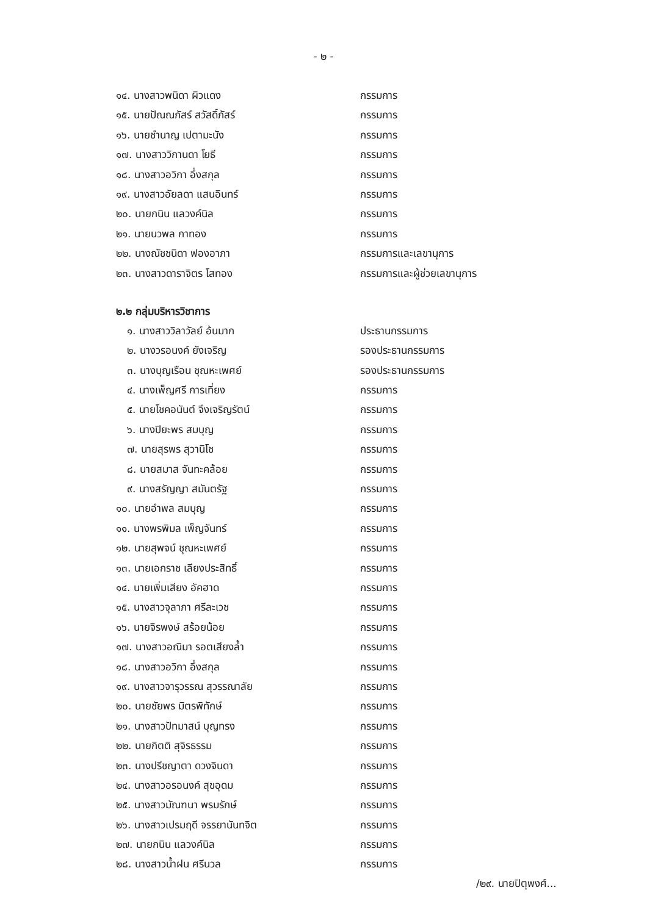- ๒ -
๑๔. นางสาวพนิดา ผิวแดง กรรมการ
๑๕. นายปัณณภัสร์ สวัสดิ์ภัสร์ กรรมการ
๑๖. นายชำนาญ เปตามะนัง กรรมการ
๑๗. นางสาววิกานดา โยธี กรรมการ
๑๘. นางสาวอวิกา อึ่งสกุล กรรมการ
๑๙. นางสาวอัยลดา แสนอินทร์ กรรมการ
๒๐. นายกนิน แลวงค์นิล กรรมการ
๒๑. นายนวพล กาทอง กรรมการ
๒๒. นางณัชชนิดา ฟองอาภา กรรมการและเลขานุการ
๒๓. นางสาวดาราจิตร โสทอง กรรมการและผู้ช่วยเลขานุการ
๒.๒ กลุ่มบริหารวิชาการ
๑. นางสาววิลาวัลย์ อ้นมาก ประธานกรรมการ
๒. นางวรอนงค์ ยังเจริญ รองประธานกรรมการ
๓. นางบุญเรือน ชุณหะเพศย์ รองประธานกรรมการ
๔. นางเพ็ญศรี การเที่ยง กรรมการ
๕. นายโชคอนันต์ จึงเจริญรัตน์ กรรมการ
๖. นางปิยะพร สมบุญ กรรมการ
๗. นายสุรพร สุวานิโช กรรมการ
๘. นายสมาส จันทะคล้อย กรรมการ
๙. นางสรัญญา สมันตรัฐ กรรมการ
๑๐. นายอำพล สมบุญ กรรมการ
๑๑. นางพรพิมล เพ็ญจันทร์ กรรมการ
๑๒. นายสุพจน์ ชุณหะเพศย์ กรรมการ
๑๓. นายเอกราช เลียงประสิทธิ์ กรรมการ
๑๔. นายเพิ่มเสียง อัคฮาด กรรมการ
๑๕. นางสาวจุลาภา ศรีละเวช กรรมการ
๑๖. นายจิรพงษ์ สร้อยน้อย กรรมการ
๑๗. นางสาวอณิมา รอตเสียงล้ำ กรรมการ
๑๘. นางสาวอวิกา อึ่งสกุล กรรมการ
๑๙. นางสาวจารุวรรณ สุวรรณาลัย กรรมการ
๒๐. นายชัยพร มิตรพิทักษ์ กรรมการ
๒๑. นางสาวปัทมาสน์ บุญทรง กรรมการ
๒๒. นายกิตติ สุจิรธรรม กรรมการ
๒๓. นางปรีชญาตา ดวงจินดา กรรมการ
๒๔. นางสาวอรอนงค์ สุขอุดม กรรมการ
๒๕. นางสาวมัณฑนา พรมรักษ์ กรรมการ
๒๖. นางสาวเปรมฤดี จรรยานันทจิต กรรมการ
๒๗. นายกนิน แลวงค์นิล กรรมการ
๒๘. นางสาวน้ำฝน ศรีนวล กรรมการ
/๒๙. นายปิตุพงศ์...